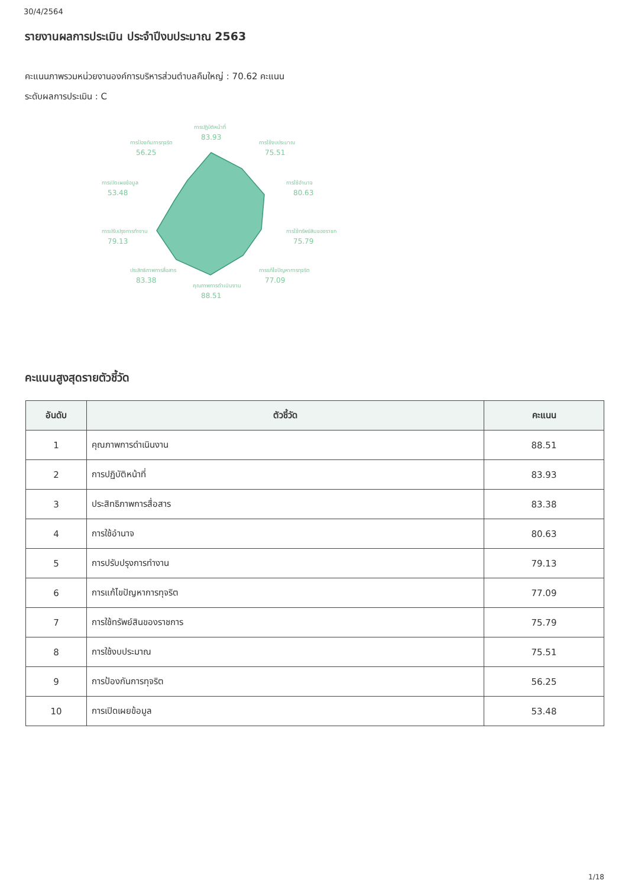30/4/2564
รายงานผลการประเมิน ประจำปีงบประมาณ 2563
คะแนนภาพรวมหน่วยงานองค์การบริหารส่วนตำบลคืมใหญ่ : 70.62 คะแนน
ระดับผลการประเมิน : C
การปฏิบัติหน้าที่
83.93
การใช้งบประมาณ
75.51
การใช้อำนาจ
80.63
การใช้ทรัพย์สินของราชก
75.79
การแก้ไขปัญหาการทุจริต
77.09
คุณภาพการดำเนินงาน
88.51
ประสิทธิภาพการสื่อสาร
83.38
การปรับปรุงการทำงาน
79.13
การเปิดเผยข้อมูล
53.48
การป้องกันการทุจริต
56.25
คะแนนสูงสุดรายตัวชี้วัด
| อันดับ | ตัวชี้วัด | คะแนน |
| --- | --- | --- |
| 1 | คุณภาพการดำเนินงาน | 88.51 |
| 2 | การปฏิบัติหน้าที่ | 83.93 |
| 3 | ประสิทธิภาพการสื่อสาร | 83.38 |
| 4 | การใช้อำนาจ | 80.63 |
| 5 | การปรับปรุงการทำงาน | 79.13 |
| 6 | การแก้ไขปัญหาการทุจริต | 77.09 |
| 7 | การใช้ทรัพย์สินของราชการ | 75.79 |
| 8 | การใช้งบประมาณ | 75.51 |
| 9 | การป้องกันการทุจริต | 56.25 |
| 10 | การเปิดเผยข้อมูล | 53.48 |
1/18